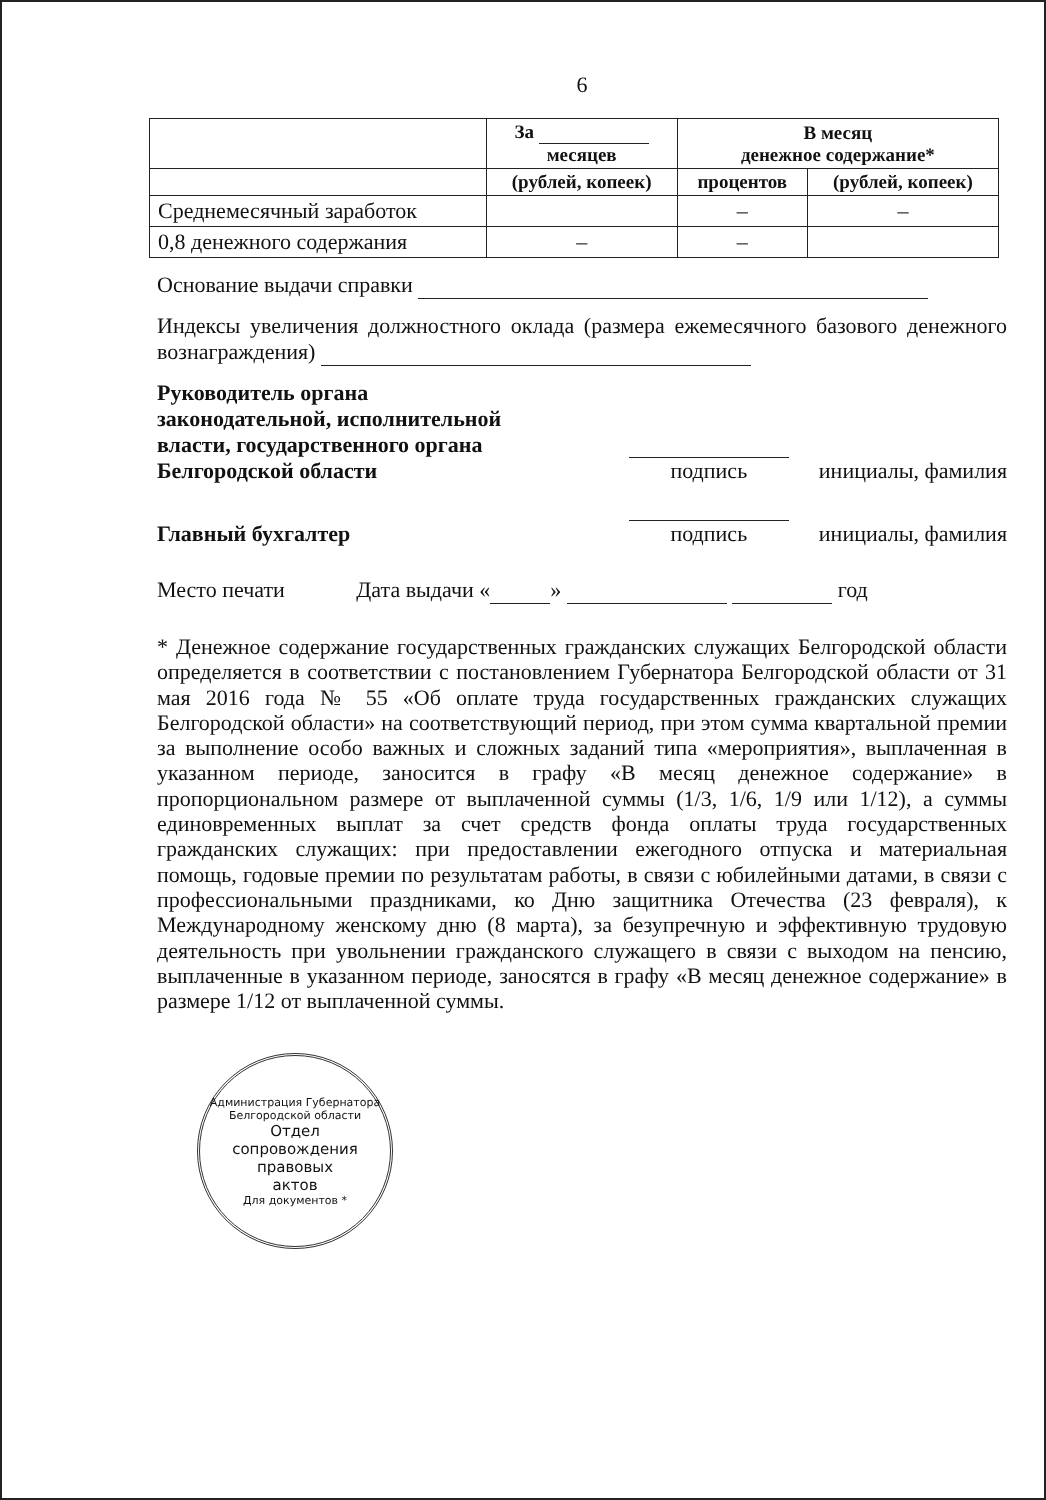6
| | За месяцев | В месяц денежное содержание* | |
| --- | --- | --- | --- |
| | (рублей, копеек) | процентов | (рублей, копеек) |
| Среднемесячный заработок | | – | – |
| 0,8 денежного содержания | – | – | |
Основание выдачи справки
Индексы увеличения должностного оклада (размера ежемесячного базового денежного вознаграждения)
Руководитель органа
законодательной, исполнительной
власти, государственного органа
Белгородской области
подпись
инициалы, фамилия
Главный бухгалтер
подпись
инициалы, фамилия
Место печати Дата выдачи « » год
* Денежное содержание государственных гражданских служащих Белгородской области определяется в соответствии с постановлением Губернатора Белгородской области от 31 мая 2016 года № 55 «Об оплате труда государственных гражданских служащих Белгородской области» на соответствующий период, при этом сумма квартальной премии за выполнение особо важных и сложных заданий типа «мероприятия», выплаченная в указанном периоде, заносится в графу «В месяц денежное содержание» в пропорциональном размере от выплаченной суммы (1/3, 1/6, 1/9 или 1/12), а суммы единовременных выплат за счет средств фонда оплаты труда государственных гражданских служащих: при предоставлении ежегодного отпуска и материальная помощь, годовые премии по результатам работы, в связи с юбилейными датами, в связи с профессиональными праздниками, ко Дню защитника Отечества (23 февраля), к Международному женскому дню (8 марта), за безупречную и эффективную трудовую деятельность при увольнении гражданского служащего в связи с выходом на пенсию, выплаченные в указанном периоде, заносятся в графу «В месяц денежное содержание» в размере 1/12 от выплаченной суммы.
Администрация Губернатора Белгородской области
Отдел
сопровождения
правовых
актов
Для документов *